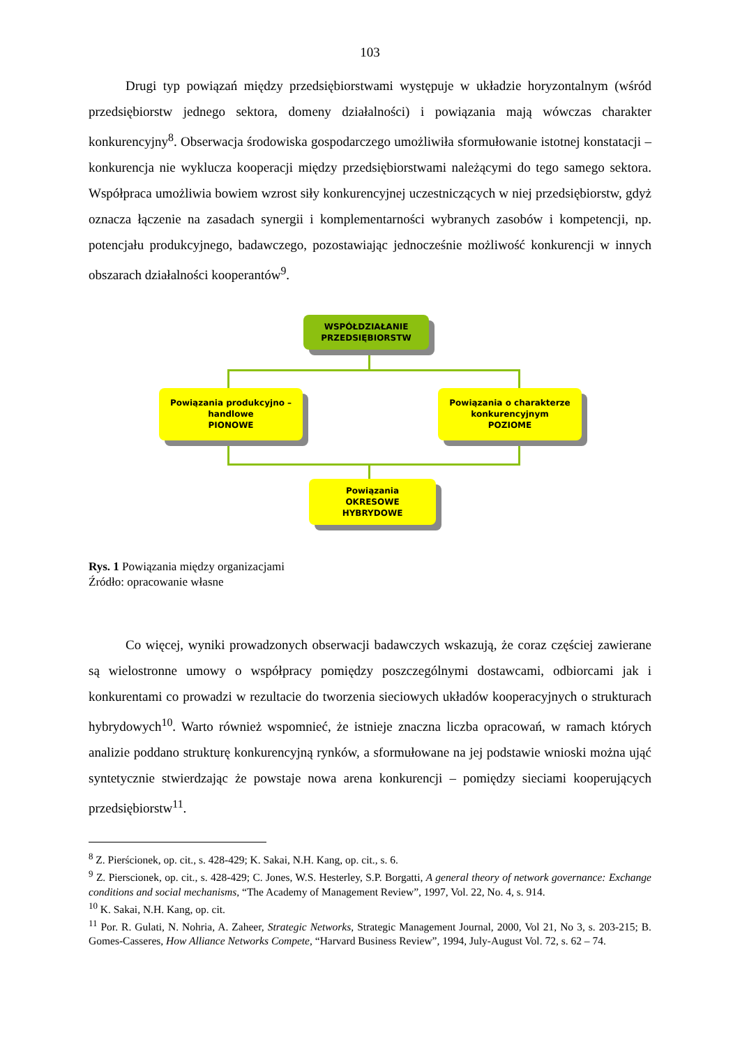103
Drugi typ powiązań między przedsiębiorstwami występuje w układzie horyzontalnym (wśród przedsiębiorstw jednego sektora, domeny działalności) i powiązania mają wówczas charakter konkurencyjny<sup>8</sup>. Obserwacja środowiska gospodarczego umożliwiła sformułowanie istotnej konstatacji – konkurencja nie wyklucza kooperacji między przedsiębiorstwami należącymi do tego samego sektora. Współpraca umożliwia bowiem wzrost siły konkurencyjnej uczestniczących w niej przedsiębiorstw, gdyż oznacza łączenie na zasadach synergii i komplementarności wybranych zasobów i kompetencji, np. potencjału produkcyjnego, badawczego, pozostawiając jednocześnie możliwość konkurencji w innych obszarach działalności kooperantów<sup>9</sup>.
WSPÓŁDZIAŁANIE
PRZEDSIĘBIORSTW
Powiązania produkcyjno –
handlowe
PIONOWE
Powiązania o charakterze
konkurencyjnym
POZIOME
Powiązania
OKRESOWE
HYBRYDOWE
Rys. 1 Powiązania między organizacjami
Źródło: opracowanie własne
Co więcej, wyniki prowadzonych obserwacji badawczych wskazują, że coraz częściej zawierane są wielostronne umowy o współpracy pomiędzy poszczególnymi dostawcami, odbiorcami jak i konkurentami co prowadzi w rezultacie do tworzenia sieciowych układów kooperacyjnych o strukturach hybrydowych<sup>10</sup>. Warto również wspomnieć, że istnieje znaczna liczba opracowań, w ramach których analizie poddano strukturę konkurencyjną rynków, a sformułowane na jej podstawie wnioski można ująć syntetycznie stwierdzając że powstaje nowa arena konkurencji – pomiędzy sieciami kooperujących przedsiębiorstw<sup>11</sup>.
<sup>8</sup> Z. Pierścionek, op. cit., s. 428-429; K. Sakai, N.H. Kang, op. cit., s. 6.
<sup>9</sup> Z. Pierscionek, op. cit., s. 428-429; C. Jones, W.S. Hesterley, S.P. Borgatti, A general theory of network governance: Exchange conditions and social mechanisms, “The Academy of Management Review”, 1997, Vol. 22, No. 4, s. 914.
<sup>10</sup> K. Sakai, N.H. Kang, op. cit.
<sup>11</sup> Por. R. Gulati, N. Nohria, A. Zaheer, Strategic Networks, Strategic Management Journal, 2000, Vol 21, No 3, s. 203-215; B. Gomes-Casseres, How Alliance Networks Compete, “Harvard Business Review”, 1994, July-August Vol. 72, s. 62 – 74.